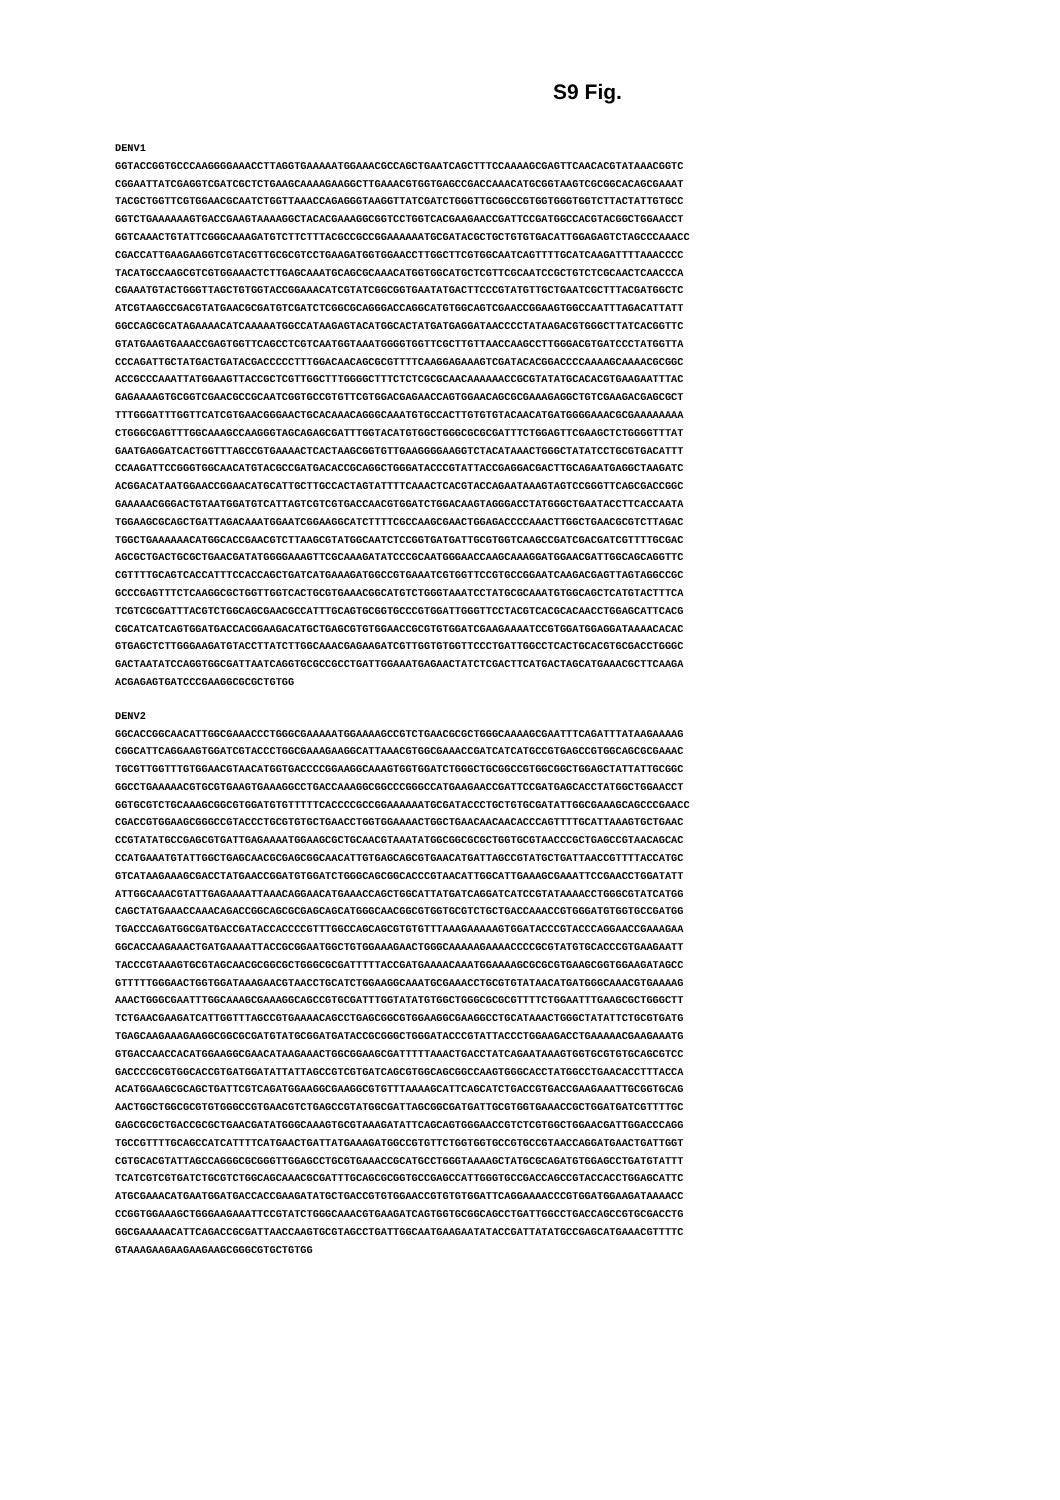S9 Fig.
DENV1
GGTACCGGTGCCCAAGGGGAAACCTTAGGTGAAAAATGGAAACGCCAGCTGAATCAGCTTTCCAAAAGCGAGTTCAACACGTATAAACGGTC
CGGAATTATCGAGGTCGATCGCTCTGAAGCAAAAGAAGGCTTGAAACGTGGTGAGCCGACCAAACATGCGGTAAGTCGCGGCACAGCGAAAT
TACGCTGGTTCGTGGAACGCAATCTGGTTAAACCAGAGGGTAAGGTTATCGATCTGGGTTGCGGCCGTGGTGGGTGGTCTTACTATTGTGCC
GGTCTGAAAAAAGTGACCGAAGTAAAAGGCTACACGAAAGGCGGTCCTGGTCACGAAGAACCGATTCCGATGGCCACGTACGGCTGGAACCT
GGTCAAACTGTATTCGGGCAAAGATGTCTTCTTTACGCCGCCGGAAAAAATGCGATACGCTGCTGTGTGACATTGGAGAGTCTAGCCCAAACC
CGACCATTGAAGAAGGTCGTACGTTGCGCGTCCTGAAGATGGTGGAACCTTGGCTTCGTGGCAATCAGTTTTGCATCAAGATTTTAAACCCC
TACATGCCAAGCGTCGTGGAAACTCTTGAGCAAATGCAGCGCAAACATGGTGGCATGCTCGTTCGCAATCCGCTGTCTCGCAACTCAACCCA
CGAAATGTACTGGGTTAGCTGTGGTACCGGAAACATCGTATCGGCGGTGAATATGACTTCCCGTATGTTGCTGAATCGCTTTACGATGGCTC
ATCGTAAGCCGACGTATGAACGCGATGTCGATCTCGGCGCAGGGACCAGGCATGTGGCAGTCGAACCGGAAGTGGCCAATTTAGACATTATT
GGCCAGCGCATAGAAAACATCAAAAATGGCCATAAGAGTACATGGCACTATGATGAGGATAACCCCTATAAGACGTGGGCTTATCACGGTTC
GTATGAAGTGAAACCGAGTGGTTCAGCCTCGTCAATGGTAAATGGGGTGGTTCGCTTGTTAACCAAGCCTTGGGACGTGATCCCTATGGTTA
CCCAGATTGCTATGACTGATACGACCCCCTTTGGACAACAGCGCGTTTTCAAGGAGAAAGTCGATACACGGACCCCAAAAGCAAAACGCGGC
ACCGCCCAAATTATGGAAGTTACCGCTCGTTGGCTTTGGGGCTTTCTCTCGCGCAACAAAAAACCGCGTATATGCACACGTGAAGAATTTAC
GAGAAAAGTGCGGTCGAACGCCGCAATCGGTGCCGTGTTCGTGGACGAGAACCAGTGGAACAGCGCGAAAGAGGCTGTCGAAGACGAGCGCT
TTTGGGATTTGGTTCATCGTGAACGGGAACTGCACAAACAGGGCAAATGTGCCACTTGTGTGTACAACATGATGGGGAAACGCGAAAAAAAA
CTGGGCGAGTTTGGCAAAGCCAAGGGTAGCAGAGCGATTTGGTACATGTGGCTGGGCGCGCGATTTCTGGAGTTCGAAGCTCTGGGGTTTAT
GAATGAGGATCACTGGTTTAGCCGTGAAAACTCACTAAGCGGTGTTGAAGGGGAAGGTCTACATAAACTGGGCTATATCCTGCGTGACATTT
CCAAGATTCCGGGTGGCAACATGTACGCCGATGACACCGCAGGCTGGGATACCCGTATTACCGAGGACGACTTGCAGAATGAGGCTAAGATC
ACGGACATAATGGAACCGGAACATGCATTGCTTGCCACTAGTATTTTCAAACTCACGTACCAGAATAAAGTAGTCCGGGTTCAGCGACCGGC
GAAAAACGGGACTGTAATGGATGTCATTAGTCGTCGTGACCAACGTGGATCTGGACAAGTAGGGACCTATGGGCTGAATACCTTCACCAATA
TGGAAGCGCAGCTGATTAGACAAATGGAATCGGAAGGCATCTTTTCGCCAAGCGAACTGGAGACCCCAAACTTGGCTGAACGCGTCTTAGAC
TGGCTGAAAAAACATGGCACCGAACGTCTTAAGCGTATGGCAATCTCCGGTGATGATTGCGTGGTCAAGCCGATCGACGATCGTTTTGCGAC
AGCGCTGACTGCGCTGAACGATATGGGGAAAGTTCGCAAAGATATCCCGCAATGGGAACCAAGCAAAGGATGGAACGATTGGCAGCAGGTTC
CGTTTTGCAGTCACCATTTCCACCAGCTGATCATGAAAGATGGCCGTGAAATCGTGGTTCCGTGCCGGAATCAAGACGAGTTAGTAGGCCGC
GCCCGAGTTTCTCAAGGCGCTGGTTGGTCACTGCGTGAAACGGCATGTCTGGGTAAATCCTATGCGCAAATGTGGCAGCTCATGTACTTTCA
TCGTCGCGATTTACGTCTGGCAGCGAACGCCATTTGCAGTGCGGTGCCCGTGGATTGGGTTCCTACGTCACGCACAACCTGGAGCATTCACG
CGCATCATCAGTGGATGACCACGGAAGACATGCTGAGCGTGTGGAACCGCGTGTGGATCGAAGAAAATCCGTGGATGGAGGATAAAACACAC
GTGAGCTCTTGGGAAGATGTACCTTATCTTGGCAAACGAGAAGATCGTTGGTGTGGTTCCCTGATTGGCCTCACTGCACGTGCGACCTGGGC
GACTAATATCCAGGTGGCGATTAATCAGGTGCGCCGCCTGATTGGAAATGAGAACTATCTCGACTTCATGACTAGCATGAAACGCTTCAAGA
ACGAGAGTGATCCCGAAGGCGCGCTGTGG
DENV2
GGCACCGGCAACATTGGCGAAACCCTGGGCGAAAAATGGAAAAGCCGTCTGAACGCGCTGGGCAAAAGCGAATTTCAGATTTATAAGAAAAG
CGGCATTCAGGAAGTGGATCGTACCCTGGCGAAAGAAGGCATTAAACGTGGCGAAACCGATCATCATGCCGTGAGCCGTGGCAGCGCGAAAC
TGCGTTGGTTTGTGGAACGTAACATGGTGACCCCGGAAGGCAAAGTGGTGGATCTGGGCTGCGGCCGTGGCGGCTGGAGCTATTATTGCGGC
GGCCTGAAAAACGTGCGTGAAGTGAAAGGCCTGACCAAAGGCGGCCCGGGCCATGAAGAACCGATTCCGATGAGCACCTATGGCTGGAACCT
GGTGCGTCTGCAAAGCGGCGTGGATGTGTTTTTCACCCCGCCGGAAAAAATGCGATACCCTGCTGTGCGATATTGGCGAAAGCAGCCCGAACC
CGACCGTGGAAGCGGGCCGTACCCTGCGTGTGCTGAACCTGGTGGAAAACTGGCTGAACAACAACACCCAGTTTTGCATTAAAGTGCTGAAC
CCGTATATGCCGAGCGTGATTGAGAAAATGGAAGCGCTGCAACGTAAATATGGCGGCGCGCTGGTGCGTAACCCGCTGAGCCGTAACAGCAC
CCATGAAATGTATTGGCTGAGCAACGCGAGCGGCAACATTGTGAGCAGCGTGAACATGATTAGCCGTATGCTGATTAACCGTTTTACCATGC
GTCATAAGAAAGCGACCTATGAACCGGATGTGGATCTGGGCAGCGGCACCCGTAACATTGGCATTGAAAGCGAAATTCCGAACCTGGATATT
ATTGGCAAACGTATTGAGAAAATTAAACAGGAACATGAAACCAGCTGGCATTATGATCAGGATCATCCGTATAAAACCTGGGCGTATCATGG
CAGCTATGAAACCAAACAGACCGGCAGCGCGAGCAGCATGGGCAACGGCGTGGTGCGTCTGCTGACCAAACCGTGGGATGTGGTGCCGATGG
TGACCCAGATGGCGATGACCGATACCACCCCGTTTGGCCAGCAGCGTGTGTTTAAAGAAAAAGTGGATACCCGTACCCAGGAACCGAAAGAA
GGCACCAAGAAACTGATGAAAATTACCGCGGAATGGCTGTGGAAAGAACTGGGCAAAAAGAAAACCCCGCGTATGTGCACCCGTGAAGAATT
TACCCGTAAAGTGCGTAGCAACGCGGCGCTGGGCGCGATTTTTACCGATGAAAACAAATGGAAAAGCGCGCGTGAAGCGGTGGAAGATAGCC
GTTTTTGGGAACTGGTGGATAAAGAACGTAACCTGCATCTGGAAGGCAAATGCGAAACCTGCGTGTATAACATGATGGGCAAACGTGAAAAG
AAACTGGGCGAATTTGGCAAAGCGAAAGGCAGCCGTGCGATTTGGTATATGTGGCTGGGCGCGCGTTTTCTGGAATTTGAAGCGCTGGGCTT
TCTGAACGAAGATCATTGGTTTAGCCGTGAAAACAGCCTGAGCGGCGTGGAAGGCGAAGGCCTGCATAAACTGGGCTATATTCTGCGTGATG
TGAGCAAGAAAGAAGGCGGCGCGATGTATGCGGATGATACCGCGGGCTGGGATACCCGTATTACCCTGGAAGACCTGAAAAACGAAGAAATG
GTGACCAACCACATGGAAGGCGAACATAAGAAACTGGCGGAAGCGATTTTTAAACTGACCTATCAGAATAAAGTGGTGCGTGTGCAGCGTCC
GACCCCGCGTGGCACCGTGATGGATATTATTAGCCGTCGTGATCAGCGTGGCAGCGGCCAAGTGGGCACCTATGGCCTGAACACCTTTACCA
ACATGGAAGCGCAGCTGATTCGTCAGATGGAAGGCGAAGGCGTGTTTAAAAGCATTCAGCATCTGACCGTGACCGAAGAAATTGCGGTGCAG
AACTGGCTGGCGCGTGTGGGCCGTGAACGTCTGAGCCGTATGGCGATTAGCGGCGATGATTGCGTGGTGAAACCGCTGGATGATCGTTTTGC
GAGCGCGCTGACCGCGCTGAACGATATGGGCAAAGTGCGTAAAGATATTCAGCAGTGGGAACCGTCTCGTGGCTGGAACGATTGGACCCAGG
TGCCGTTTTGCAGCCATCATTTTCATGAACTGATTATGAAAGATGGCCGTGTTCTGGTGGTGCCGTGCCGTAACCAGGATGAACTGATTGGT
CGTGCACGTATTAGCCAGGGCGCGGGTTGGAGCCTGCGTGAAACCGCATGCCTGGGTAAAAGCTATGCGCAGATGTGGAGCCTGATGTATTT
TCATCGTCGTGATCTGCGTCTGGCAGCAAACGCGATTTGCAGCGCGGTGCCGAGCCATTGGGTGCCGACCAGCCGTACCACCTGGAGCATTC
ATGCGAAACATGAATGGATGACCACCGAAGATATGCTGACCGTGTGGAACCGTGTGTGGATTCAGGAAAACCCGTGGATGGAAGATAAAACC
CCGGTGGAAAGCTGGGAAGAAATTCCGTATCTGGGCAAACGTGAAGATCAGTGGTGCGGCAGCCTGATTGGCCTGACCAGCCGTGCGACCTG
GGCGAAAAACATTCAGACCGCGATTAACCAAGTGCGTAGCCTGATTGGCAATGAAGAATATACCGATTATATGCCGAGCATGAAACGTTTTC
GTAAAGAAGAAGAAGAAGCGGGCGTGCTGTGG